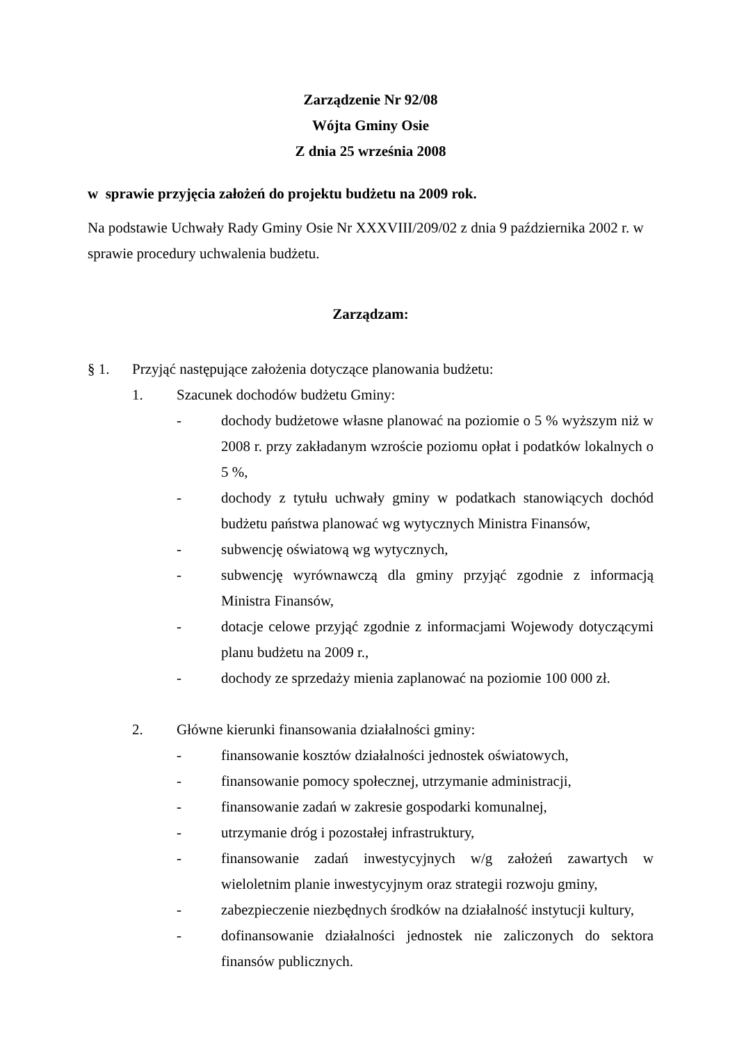Zarządzenie Nr 92/08
Wójta Gminy Osie
Z dnia 25 września 2008
w sprawie przyjęcia założeń do projektu budżetu na 2009 rok.
Na podstawie Uchwały Rady Gminy Osie Nr XXXVIII/209/02 z dnia 9 października 2002 r. w sprawie procedury uchwalenia budżetu.
Zarządzam:
§ 1. Przyjąć następujące założenia dotyczące planowania budżetu:
1. Szacunek dochodów budżetu Gminy:
- dochody budżetowe własne planować na poziomie o 5 % wyższym niż w 2008 r. przy zakładanym wzroście poziomu opłat i podatków lokalnych o 5 %,
- dochody z tytułu uchwały gminy w podatkach stanowiących dochód budżetu państwa planować wg wytycznych Ministra Finansów,
- subwencję oświatową wg wytycznych,
- subwencję wyrównawczą dla gminy przyjąć zgodnie z informacją Ministra Finansów,
- dotacje celowe przyjąć zgodnie z informacjami Wojewody dotyczącymi planu budżetu na 2009 r.,
- dochody ze sprzedaży mienia zaplanować na poziomie 100 000 zł.
2. Główne kierunki finansowania działalności gminy:
- finansowanie kosztów działalności jednostek oświatowych,
- finansowanie pomocy społecznej, utrzymanie administracji,
- finansowanie zadań w zakresie gospodarki komunalnej,
- utrzymanie dróg i pozostałej infrastruktury,
- finansowanie zadań inwestycyjnych w/g założeń zawartych w wieloletnim planie inwestycyjnym oraz strategii rozwoju gminy,
- zabezpieczenie niezbędnych środków na działalność instytucji kultury,
- dofinansowanie działalności jednostek nie zaliczonych do sektora finansów publicznych.